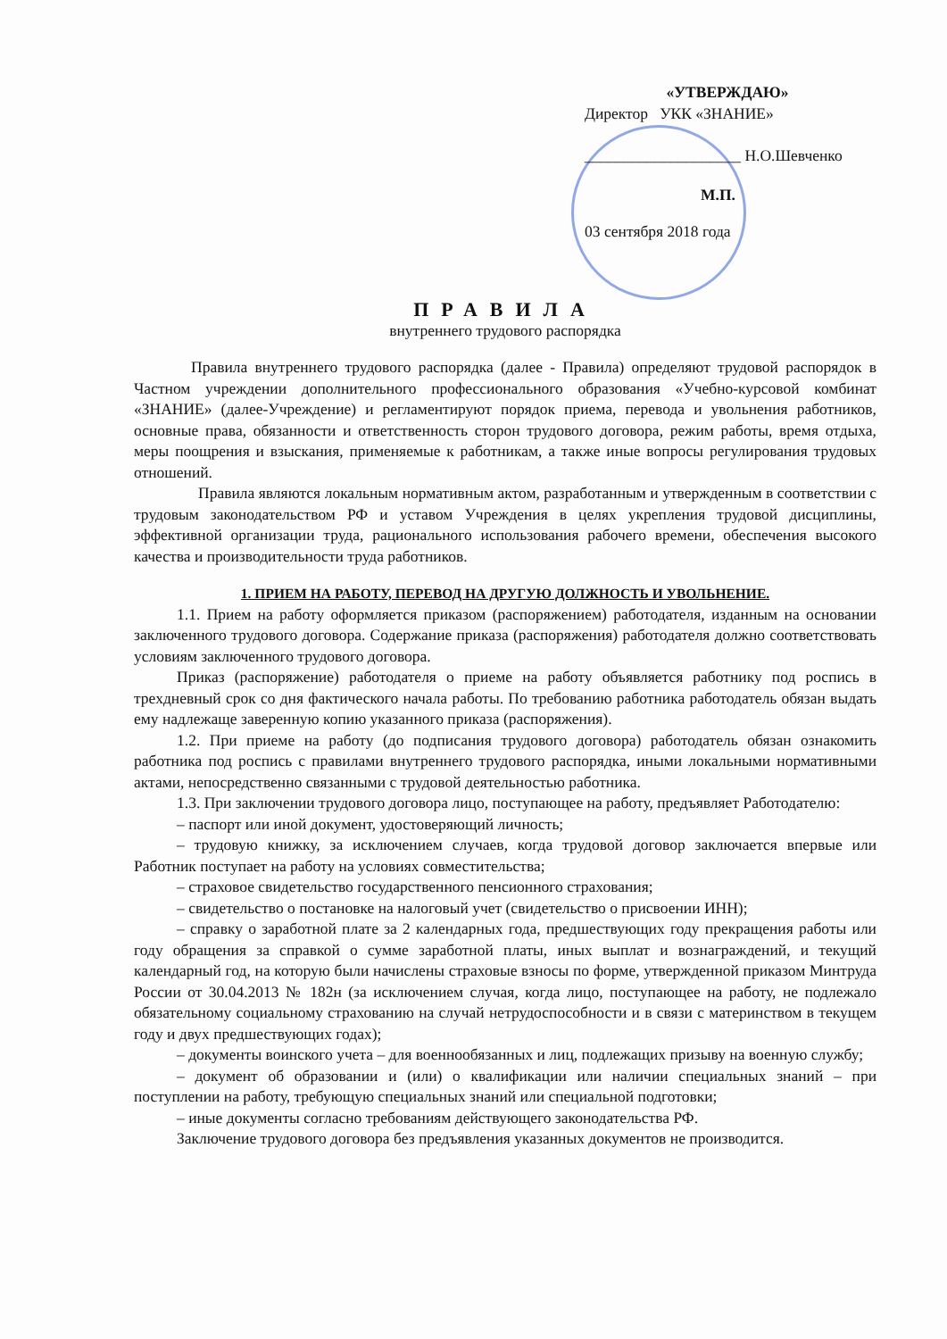«УТВЕРЖДАЮ»
Директор УКК «ЗНАНИЕ»
____________________ Н.О.Шевченко
М.П.
03 сентября 2018 года
ПРАВИЛА
внутреннего трудового распорядка
Правила внутреннего трудового распорядка (далее - Правила) определяют трудовой распорядок в Частном учреждении дополнительного профессионального образования «Учебно-курсовой комбинат «ЗНАНИЕ» (далее-Учреждение) и регламентируют порядок приема, перевода и увольнения работников, основные права, обязанности и ответственность сторон трудового договора, режим работы, время отдыха, меры поощрения и взыскания, применяемые к работникам, а также иные вопросы регулирования трудовых отношений.
Правила являются локальным нормативным актом, разработанным и утвержденным в соответствии с трудовым законодательством РФ и уставом Учреждения в целях укрепления трудовой дисциплины, эффективной организации труда, рационального использования рабочего времени, обеспечения высокого качества и производительности труда работников.
1. ПРИЕМ НА РАБОТУ, ПЕРЕВОД НА ДРУГУЮ ДОЛЖНОСТЬ И УВОЛЬНЕНИЕ.
1.1. Прием на работу оформляется приказом (распоряжением) работодателя, изданным на основании заключенного трудового договора. Содержание приказа (распоряжения) работодателя должно соответствовать условиям заключенного трудового договора.
Приказ (распоряжение) работодателя о приеме на работу объявляется работнику под роспись в трехдневный срок со дня фактического начала работы. По требованию работника работодатель обязан выдать ему надлежаще заверенную копию указанного приказа (распоряжения).
1.2. При приеме на работу (до подписания трудового договора) работодатель обязан ознакомить работника под роспись с правилами внутреннего трудового распорядка, иными локальными нормативными актами, непосредственно связанными с трудовой деятельностью работника.
1.3. При заключении трудового договора лицо, поступающее на работу, предъявляет Работодателю:
– паспорт или иной документ, удостоверяющий личность;
– трудовую книжку, за исключением случаев, когда трудовой договор заключается впервые или Работник поступает на работу на условиях совместительства;
– страховое свидетельство государственного пенсионного страхования;
– свидетельство о постановке на налоговый учет (свидетельство о присвоении ИНН);
– справку о заработной плате за 2 календарных года, предшествующих году прекращения работы или году обращения за справкой о сумме заработной платы, иных выплат и вознаграждений, и текущий календарный год, на которую были начислены страховые взносы по форме, утвержденной приказом Минтруда России от 30.04.2013 № 182н (за исключением случая, когда лицо, поступающее на работу, не подлежало обязательному социальному страхованию на случай нетрудоспособности и в связи с материнством в текущем году и двух предшествующих годах);
– документы воинского учета – для военнообязанных и лиц, подлежащих призыву на военную службу;
– документ об образовании и (или) о квалификации или наличии специальных знаний – при поступлении на работу, требующую специальных знаний или специальной подготовки;
– иные документы согласно требованиям действующего законодательства РФ.
Заключение трудового договора без предъявления указанных документов не производится.